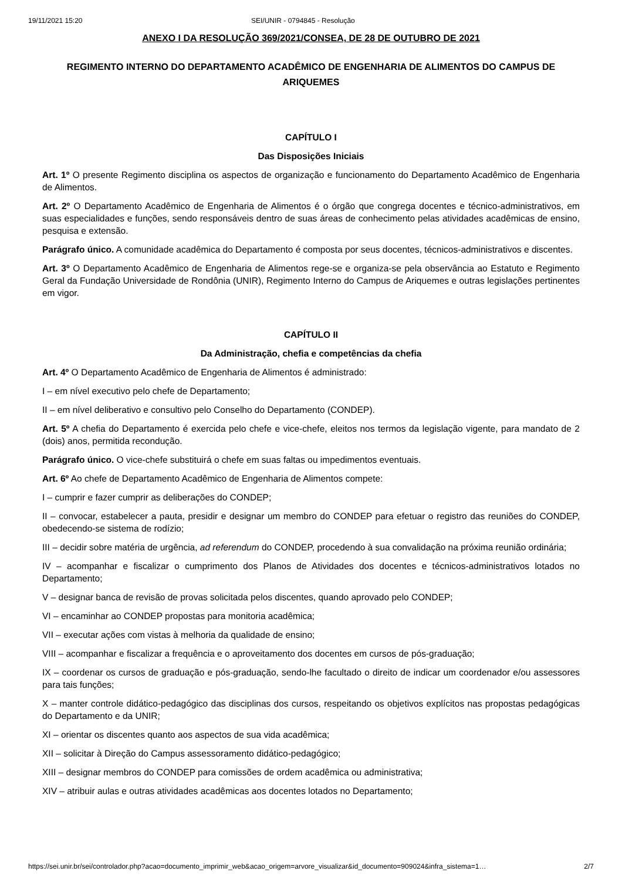19/11/2021 15:20 SEI/UNIR - 0794845 - Resolução
ANEXO I DA RESOLUÇÃO 369/2021/CONSEA, DE 28 DE OUTUBRO DE 2021
REGIMENTO INTERNO DO DEPARTAMENTO ACADÊMICO DE ENGENHARIA DE ALIMENTOS DO CAMPUS DE ARIQUEMES
CAPÍTULO I
Das Disposições Iniciais
Art. 1º O presente Regimento disciplina os aspectos de organização e funcionamento do Departamento Acadêmico de Engenharia de Alimentos.
Art. 2º O Departamento Acadêmico de Engenharia de Alimentos é o órgão que congrega docentes e técnico-administrativos, em suas especialidades e funções, sendo responsáveis dentro de suas áreas de conhecimento pelas atividades acadêmicas de ensino, pesquisa e extensão.
Parágrafo único. A comunidade acadêmica do Departamento é composta por seus docentes, técnicos-administrativos e discentes.
Art. 3º O Departamento Acadêmico de Engenharia de Alimentos rege-se e organiza-se pela observância ao Estatuto e Regimento Geral da Fundação Universidade de Rondônia (UNIR), Regimento Interno do Campus de Ariquemes e outras legislações pertinentes em vigor.
CAPÍTULO II
Da Administração, chefia e competências da chefia
Art. 4º O Departamento Acadêmico de Engenharia de Alimentos é administrado:
I – em nível executivo pelo chefe de Departamento;
II – em nível deliberativo e consultivo pelo Conselho do Departamento (CONDEP).
Art. 5º A chefia do Departamento é exercida pelo chefe e vice-chefe, eleitos nos termos da legislação vigente, para mandato de 2 (dois) anos, permitida recondução.
Parágrafo único. O vice-chefe substituirá o chefe em suas faltas ou impedimentos eventuais.
Art. 6º Ao chefe de Departamento Acadêmico de Engenharia de Alimentos compete:
I – cumprir e fazer cumprir as deliberações do CONDEP;
II – convocar, estabelecer a pauta, presidir e designar um membro do CONDEP para efetuar o registro das reuniões do CONDEP, obedecendo-se sistema de rodízio;
III – decidir sobre matéria de urgência, ad referendum do CONDEP, procedendo à sua convalidação na próxima reunião ordinária;
IV – acompanhar e fiscalizar o cumprimento dos Planos de Atividades dos docentes e técnicos-administrativos lotados no Departamento;
V – designar banca de revisão de provas solicitada pelos discentes, quando aprovado pelo CONDEP;
VI – encaminhar ao CONDEP propostas para monitoria acadêmica;
VII – executar ações com vistas à melhoria da qualidade de ensino;
VIII – acompanhar e fiscalizar a frequência e o aproveitamento dos docentes em cursos de pós-graduação;
IX – coordenar os cursos de graduação e pós-graduação, sendo-lhe facultado o direito de indicar um coordenador e/ou assessores para tais funções;
X – manter controle didático-pedagógico das disciplinas dos cursos, respeitando os objetivos explícitos nas propostas pedagógicas do Departamento e da UNIR;
XI – orientar os discentes quanto aos aspectos de sua vida acadêmica;
XII – solicitar à Direção do Campus assessoramento didático-pedagógico;
XIII – designar membros do CONDEP para comissões de ordem acadêmica ou administrativa;
XIV – atribuir aulas e outras atividades acadêmicas aos docentes lotados no Departamento;
https://sei.unir.br/sei/controlador.php?acao=documento_imprimir_web&acao_origem=arvore_visualizar&id_documento=909024&infra_sistema=1… 2/7